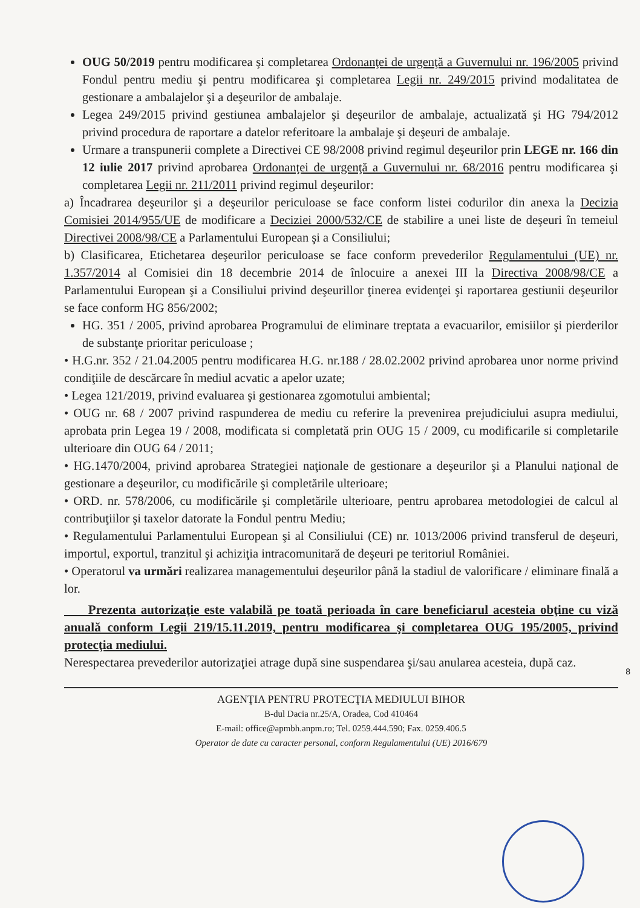OUG 50/2019 pentru modificarea şi completarea Ordonanţei de urgenţă a Guvernului nr. 196/2005 privind Fondul pentru mediu şi pentru modificarea şi completarea Legii nr. 249/2015 privind modalitatea de gestionare a ambalajelor şi a deşeurilor de ambalaje.
Legea 249/2015 privind gestiunea ambalajelor şi deşeurilor de ambalaje, actualizată şi HG 794/2012 privind procedura de raportare a datelor referitoare la ambalaje şi deşeuri de ambalaje.
Urmare a transpunerii complete a Directivei CE 98/2008 privind regimul deşeurilor prin LEGE nr. 166 din 12 iulie 2017 privind aprobarea Ordonanţei de urgenţă a Guvernului nr. 68/2016 pentru modificarea şi completarea Legii nr. 211/2011 privind regimul deşeurilor:
a) Încadrarea deşeurilor şi a deşeurilor periculoase se face conform listei codurilor din anexa la Decizia Comisiei 2014/955/UE de modificare a Deciziei 2000/532/CE de stabilire a unei liste de deşeuri în temeiul Directivei 2008/98/CE a Parlamentului European şi a Consiliului;
b) Clasificarea, Etichetarea deşeurilor periculoase se face conform prevederilor Regulamentului (UE) nr. 1.357/2014 al Comisiei din 18 decembrie 2014 de înlocuire a anexei III la Directiva 2008/98/CE a Parlamentului European şi a Consiliului privind deşeurillor ţinerea evidenţei şi raportarea gestiunii deşeurilor se face conform HG 856/2002;
HG. 351 / 2005, privind aprobarea Programului de eliminare treptata a evacuarilor, emisiilor şi pierderilor de substanţe prioritar periculoase ;
• H.G.nr. 352 / 21.04.2005 pentru modificarea H.G. nr.188 / 28.02.2002 privind aprobarea unor norme privind condiţiile de descărcare în mediul acvatic a apelor uzate;
• Legea 121/2019, privind evaluarea şi gestionarea zgomotului ambiental;
• OUG nr. 68 / 2007 privind raspunderea de mediu cu referire la prevenirea prejudiciului asupra mediului, aprobata prin Legea 19 / 2008, modificata si completată prin OUG 15 / 2009, cu modificarile si completarile ulterioare din OUG 64 / 2011;
• HG.1470/2004, privind aprobarea Strategiei naţionale de gestionare a deşeurilor şi a Planului naţional de gestionare a deşeurilor, cu modificările şi completările ulterioare;
• ORD. nr. 578/2006, cu modificările şi completările ulterioare, pentru aprobarea metodologiei de calcul al contribuţiilor şi taxelor datorate la Fondul pentru Mediu;
• Regulamentului Parlamentului European şi al Consiliului (CE) nr. 1013/2006 privind transferul de deşeuri, importul, exportul, tranzitul şi achiziţia intracomunitară de deşeuri pe teritoriul României.
• Operatorul va urmări realizarea managementului deşeurilor până la stadiul de valorificare / eliminare finală a lor.
Prezenta autorizaţie este valabilă pe toată perioada în care beneficiarul acesteia obţine cu viză anuală conform Legii 219/15.11.2019, pentru modificarea şi completarea OUG 195/2005, privind protecţia mediului.
Nerespectarea prevederilor autorizaţiei atrage după sine suspendarea şi/sau anularea acesteia, după caz.
8
AGENŢIA PENTRU PROTECŢIA MEDIULUI BIHOR
B-dul Dacia nr.25/A, Oradea, Cod 410464
E-mail: office@apmbh.anpm.ro; Tel. 0259.444.590; Fax. 0259.406.5
Operator de date cu caracter personal, conform Regulamentului (UE) 2016/679